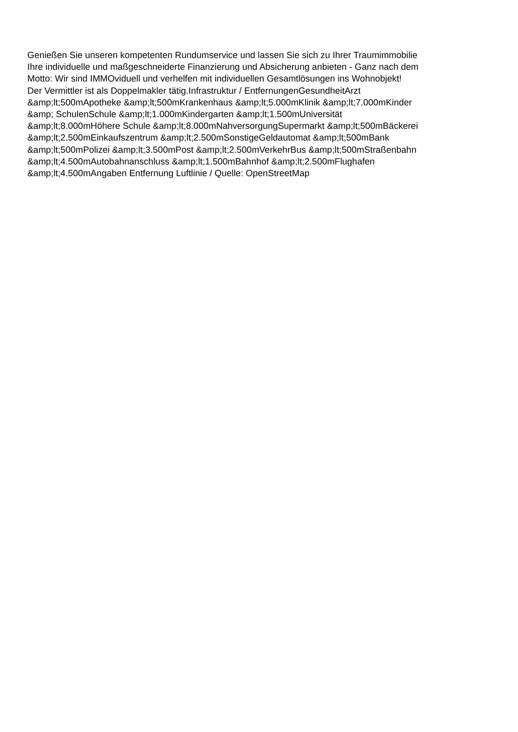Genießen Sie unseren kompetenten Rundumservice und lassen Sie sich zu Ihrer Traumimmobilie
Ihre individuelle und maßgeschneiderte Finanzierung und Absicherung anbieten - Ganz nach dem
Motto: Wir sind IMMOviduell und verhelfen mit individuellen Gesamtlösungen ins Wohnobjekt!
Der Vermittler ist als Doppelmakler tätig.Infrastruktur / EntfernungenGesundheitArzt
&amp;lt;500mApotheke &amp;lt;500mKrankenhaus &amp;lt;5.000mKlinik &amp;lt;7.000mKinder
&amp; SchulenSchule &amp;lt;1.000mKindergarten &amp;lt;1.500mUniversität
&amp;lt;8.000mHöhere Schule &amp;lt;8.000mNahversorgungSupermarkt &amp;lt;500mBäckerei
&amp;lt;2.500mEinkaufszentrum &amp;lt;2.500mSonstigeGeldautomat &amp;lt;500mBank
&amp;lt;500mPolizei &amp;lt;3.500mPost &amp;lt;2.500mVerkehrBus &amp;lt;500mStraßenbahn
&amp;lt;4.500mAutobahnanschluss &amp;lt;1.500mBahnhof &amp;lt;2.500mFlughafen
&amp;lt;4.500mAngaben Entfernung Luftlinie / Quelle: OpenStreetMap